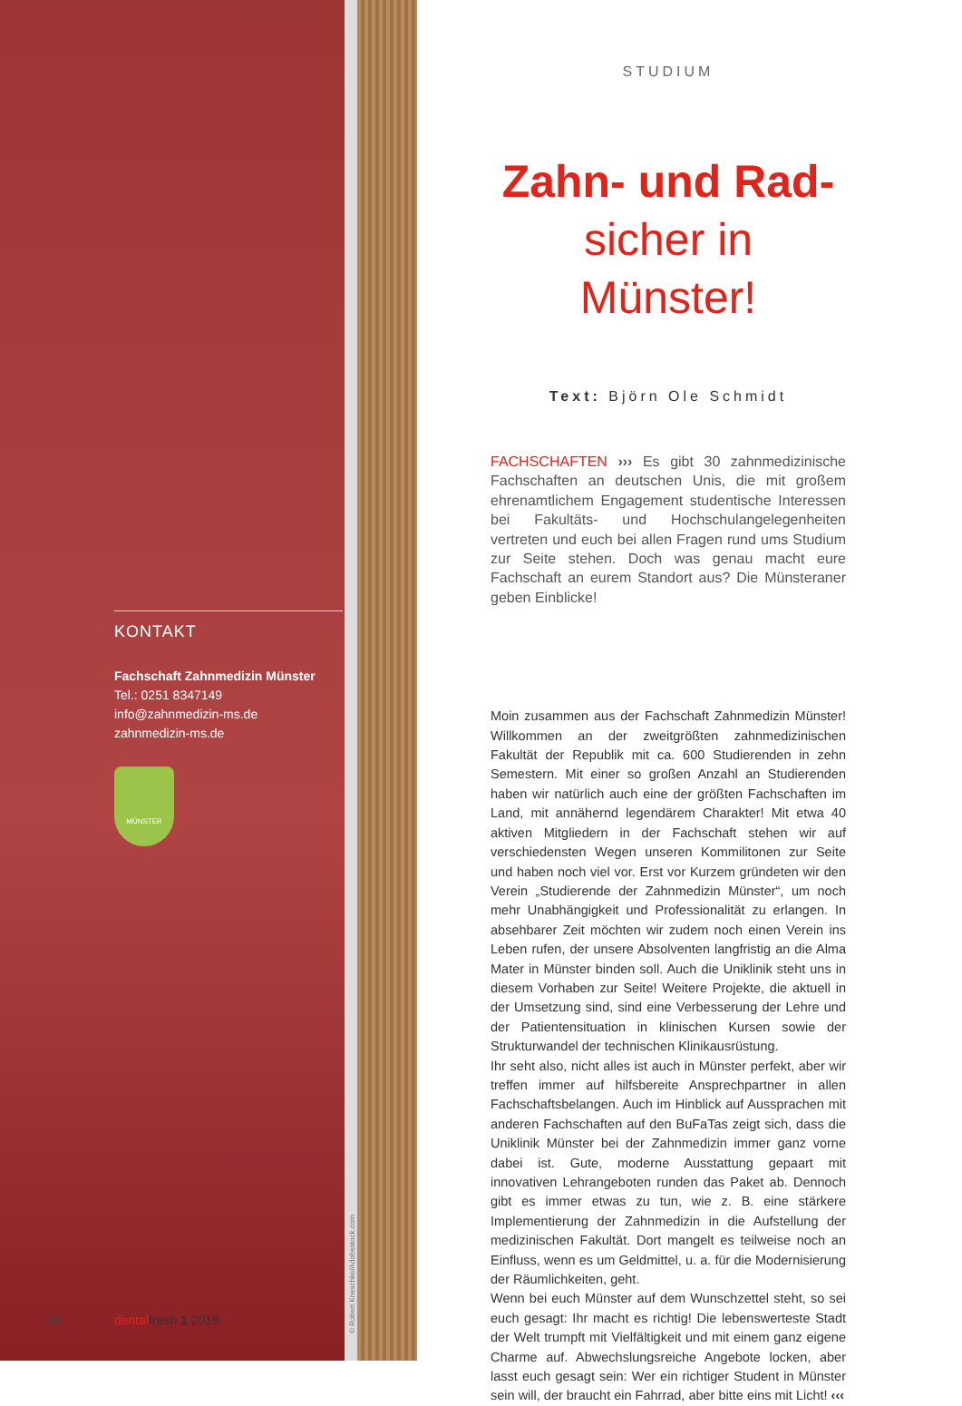STUDIUM
Zahn- und Rad-
sicher in Münster!
Text: Björn Ole Schmidt
FACHSCHAFTEN ››› Es gibt 30 zahnmedizinische Fachschaften an deutschen Unis, die mit großem ehrenamtlichem Engagement studentische Interessen bei Fakultäts- und Hochschulangelegenheiten vertreten und euch bei allen Fragen rund ums Studium zur Seite stehen. Doch was genau macht eure Fachschaft an eurem Standort aus? Die Münsteraner geben Einblicke!
Moin zusammen aus der Fachschaft Zahnmedizin Münster! Willkommen an der zweitgrößten zahnmedizinischen Fakultät der Republik mit ca. 600 Studierenden in zehn Semestern. Mit einer so großen Anzahl an Studierenden haben wir natürlich auch eine der größten Fachschaften im Land, mit annähernd legendärem Charakter! Mit etwa 40 aktiven Mitgliedern in der Fachschaft stehen wir auf verschiedensten Wegen unseren Kommilitonen zur Seite und haben noch viel vor. Erst vor Kurzem gründeten wir den Verein „Studierende der Zahnmedizin Münster“, um noch mehr Unabhängigkeit und Professionalität zu erlangen. In absehbarer Zeit möchten wir zudem noch einen Verein ins Leben rufen, der unsere Absolventen langfristig an die Alma Mater in Münster binden soll. Auch die Uniklinik steht uns in diesem Vorhaben zur Seite! Weitere Projekte, die aktuell in der Umsetzung sind, sind eine Verbesserung der Lehre und der Patientensituation in klinischen Kursen sowie der Strukturwandel der technischen Klinikausrüstung.
Ihr seht also, nicht alles ist auch in Münster perfekt, aber wir treffen immer auf hilfsbereite Ansprechpartner in allen Fachschaftsbelangen. Auch im Hinblick auf Aussprachen mit anderen Fachschaften auf den BuFaTas zeigt sich, dass die Uniklinik Münster bei der Zahnmedizin immer ganz vorne dabei ist. Gute, moderne Ausstattung gepaart mit innovativen Lehrangeboten runden das Paket ab. Dennoch gibt es immer etwas zu tun, wie z. B. eine stärkere Implementierung der Zahnmedizin in die Aufstellung der medizinischen Fakultät. Dort mangelt es teilweise noch an Einfluss, wenn es um Geldmittel, u. a. für die Modernisierung der Räumlichkeiten, geht.
Wenn bei euch Münster auf dem Wunschzettel steht, so sei euch gesagt: Ihr macht es richtig! Die lebenswerteste Stadt der Welt trumpft mit Vielfältigkeit und mit einem ganz eigene Charme auf. Abwechslungsreiche Angebote locken, aber lasst euch gesagt sein: Wer ein richtiger Student in Münster sein will, der braucht ein Fahrrad, aber bitte eins mit Licht! ‹‹‹
KONTAKT
Fachschaft Zahnmedizin Münster
Tel.: 0251 8347149
info@zahnmedizin-ms.de
zahnmedizin-ms.de
MÜNSTER
14 dentalfresh 1 2018
© Robert Kneschke/Adobestock.com